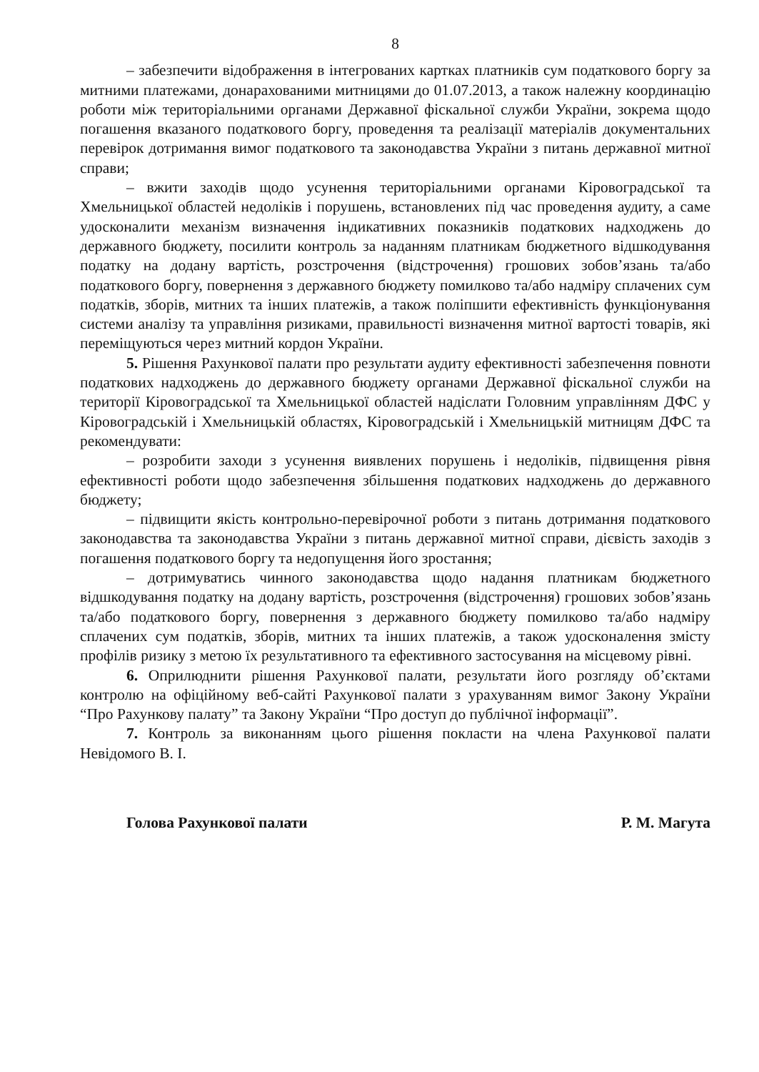8
– забезпечити відображення в інтегрованих картках платників сум податкового боргу за митними платежами, донарахованими митницями до 01.07.2013, а також належну координацію роботи між територіальними органами Державної фіскальної служби України, зокрема щодо погашення вказаного податкового боргу, проведення та реалізації матеріалів документальних перевірок дотримання вимог податкового та законодавства України з питань державної митної справи;
– вжити заходів щодо усунення територіальними органами Кіровоградської та Хмельницької областей недоліків і порушень, встановлених під час проведення аудиту, а саме удосконалити механізм визначення індикативних показників податкових надходжень до державного бюджету, посилити контроль за наданням платникам бюджетного відшкодування податку на додану вартість, розстрочення (відстрочення) грошових зобов’язань та/або податкового боргу, повернення з державного бюджету помилково та/або надміру сплачених сум податків, зборів, митних та інших платежів, а також поліпшити ефективність функціонування системи аналізу та управління ризиками, правильності визначення митної вартості товарів, які переміщуються через митний кордон України.
5. Рішення Рахункової палати про результати аудиту ефективності забезпечення повноти податкових надходжень до державного бюджету органами Державної фіскальної служби на території Кіровоградської та Хмельницької областей надіслати Головним управлінням ДФС у Кіровоградській і Хмельницькій областях, Кіровоградській і Хмельницькій митницям ДФС та рекомендувати:
– розробити заходи з усунення виявлених порушень і недоліків, підвищення рівня ефективності роботи щодо забезпечення збільшення податкових надходжень до державного бюджету;
– підвищити якість контрольно-перевірочної роботи з питань дотримання податкового законодавства та законодавства України з питань державної митної справи, дієвість заходів з погашення податкового боргу та недопущення його зростання;
– дотримуватись чинного законодавства щодо надання платникам бюджетного відшкодування податку на додану вартість, розстрочення (відстрочення) грошових зобов’язань та/або податкового боргу, повернення з державного бюджету помилково та/або надміру сплачених сум податків, зборів, митних та інших платежів, а також удосконалення змісту профілів ризику з метою їх результативного та ефективного застосування на місцевому рівні.
6. Оприлюднити рішення Рахункової палати, результати його розгляду об’єктами контролю на офіційному веб-сайті Рахункової палати з урахуванням вимог Закону України “Про Рахункову палату” та Закону України “Про доступ до публічної інформації”.
7. Контроль за виконанням цього рішення покласти на члена Рахункової палати Невідомого В. І.
Голова Рахункової палати Р. М. Магута